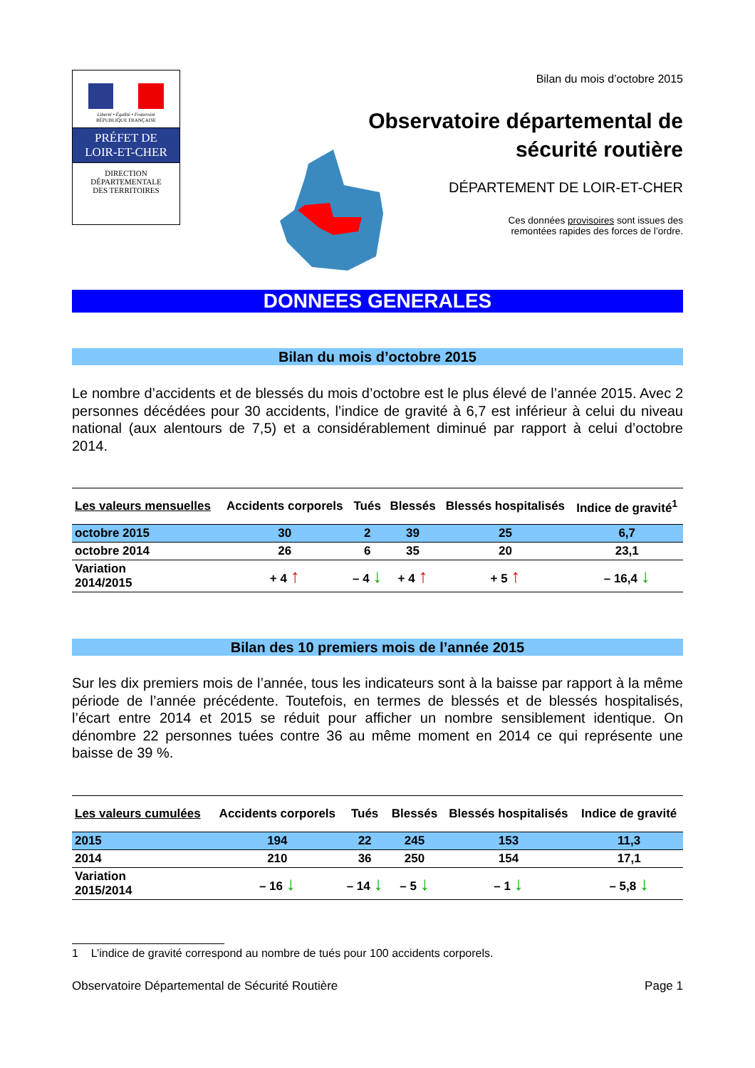Liberté • Égalité • Fraternité
RÉPUBLIQUE FRANÇAISE
PRÉFET DE
LOIR-ET-CHER
DIRECTION
DÉPARTEMENTALE
DES TERRITOIRES
Bilan du mois d’octobre 2015
Observatoire départemental de
sécurité routière
DÉPARTEMENT DE LOIR-ET-CHER
Ces données provisoires sont issues des
remontées rapides des forces de l’ordre.
DONNEES GENERALES
Bilan du mois d’octobre 2015
Le nombre d’accidents et de blessés du mois d’octobre est le plus élevé de l’année 2015. Avec 2 personnes décédées pour 30 accidents, l’indice de gravité à 6,7 est inférieur à celui du niveau national (aux alentours de 7,5) et a considérablement diminué par rapport à celui d’octobre 2014.
| Les valeurs mensuelles | Accidents corporels | Tués | Blessés | Blessés hospitalisés | Indice de gravité<sup>1</sup> |
| --- | --- | --- | --- | --- | --- |
| octobre 2015 | 30 | 2 | 39 | 25 | 6,7 |
| octobre 2014 | 26 | 6 | 35 | 20 | 23,1 |
| Variation 2014/2015 | + 4 ↑ | – 4 ↓ | + 4 ↑ | + 5 ↑ | – 16,4 ↓ |
Bilan des 10 premiers mois de l’année 2015
Sur les dix premiers mois de l’année, tous les indicateurs sont à la baisse par rapport à la même période de l’année précédente. Toutefois, en termes de blessés et de blessés hospitalisés, l’écart entre 2014 et 2015 se réduit pour afficher un nombre sensiblement identique. On dénombre 22 personnes tuées contre 36 au même moment en 2014 ce qui représente une baisse de 39 %.
| Les valeurs cumulées | Accidents corporels | Tués | Blessés | Blessés hospitalisés | Indice de gravité |
| --- | --- | --- | --- | --- | --- |
| 2015 | 194 | 22 | 245 | 153 | 11,3 |
| 2014 | 210 | 36 | 250 | 154 | 17,1 |
| Variation 2015/2014 | – 16 ↓ | – 14 ↓ | – 5 ↓ | – 1 ↓ | – 5,8 ↓ |
1 L’indice de gravité correspond au nombre de tués pour 100 accidents corporels.
Observatoire Départemental de Sécurité Routière Page 1